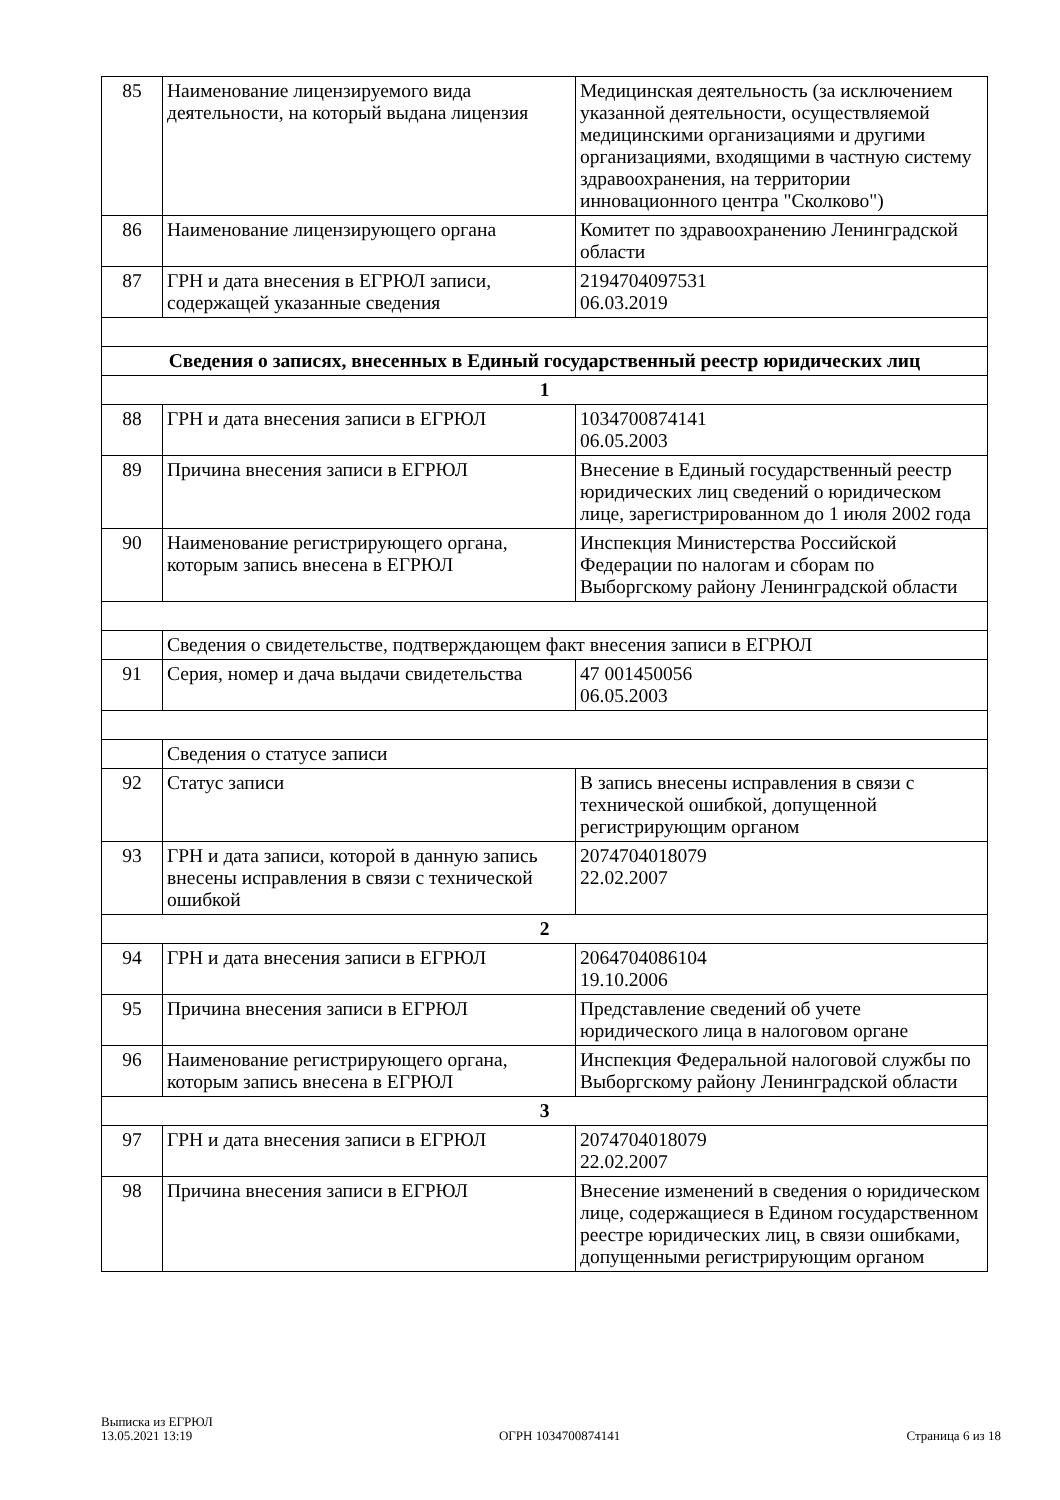| 85 | Наименование лицензируемого вида деятельности, на который выдана лицензия | Медицинская деятельность (за исключением указанной деятельности, осуществляемой медицинскими организациями и другими организациями, входящими в частную систему здравоохранения, на территории инновационного центра "Сколково") |
| 86 | Наименование лицензирующего органа | Комитет по здравоохранению Ленинградской области |
| 87 | ГРН и дата внесения в ЕГРЮЛ записи, содержащей указанные сведения | 2194704097531 06.03.2019 |
| Сведения о записях, внесенных в Единый государственный реестр юридических лиц | | |
| 1 | | |
| 88 | ГРН и дата внесения записи в ЕГРЮЛ | 1034700874141 06.05.2003 |
| 89 | Причина внесения записи в ЕГРЮЛ | Внесение в Единый государственный реестр юридических лиц сведений о юридическом лице, зарегистрированном до 1 июля 2002 года |
| 90 | Наименование регистрирующего органа, которым запись внесена в ЕГРЮЛ | Инспекция Министерства Российской Федерации по налогам и сборам по Выборгскому району Ленинградской области |
| | Сведения о свидетельстве, подтверждающем факт внесения записи в ЕГРЮЛ | |
| 91 | Серия, номер и дача выдачи свидетельства | 47 001450056 06.05.2003 |
| | Сведения о статусе записи | |
| 92 | Статус записи | В запись внесены исправления в связи с технической ошибкой, допущенной регистрирующим органом |
| 93 | ГРН и дата записи, которой в данную запись внесены исправления в связи с технической ошибкой | 2074704018079 22.02.2007 |
| 2 | | |
| 94 | ГРН и дата внесения записи в ЕГРЮЛ | 2064704086104 19.10.2006 |
| 95 | Причина внесения записи в ЕГРЮЛ | Представление сведений об учете юридического лица в налоговом органе |
| 96 | Наименование регистрирующего органа, которым запись внесена в ЕГРЮЛ | Инспекция Федеральной налоговой службы по Выборгскому району Ленинградской области |
| 3 | | |
| 97 | ГРН и дата внесения записи в ЕГРЮЛ | 2074704018079 22.02.2007 |
| 98 | Причина внесения записи в ЕГРЮЛ | Внесение изменений в сведения о юридическом лице, содержащиеся в Едином государственном реестре юридических лиц, в связи ошибками, допущенными регистрирующим органом |
Выписка из ЕГРЮЛ
13.05.2021 13:19
ОГРН 1034700874141
Страница 6 из 18